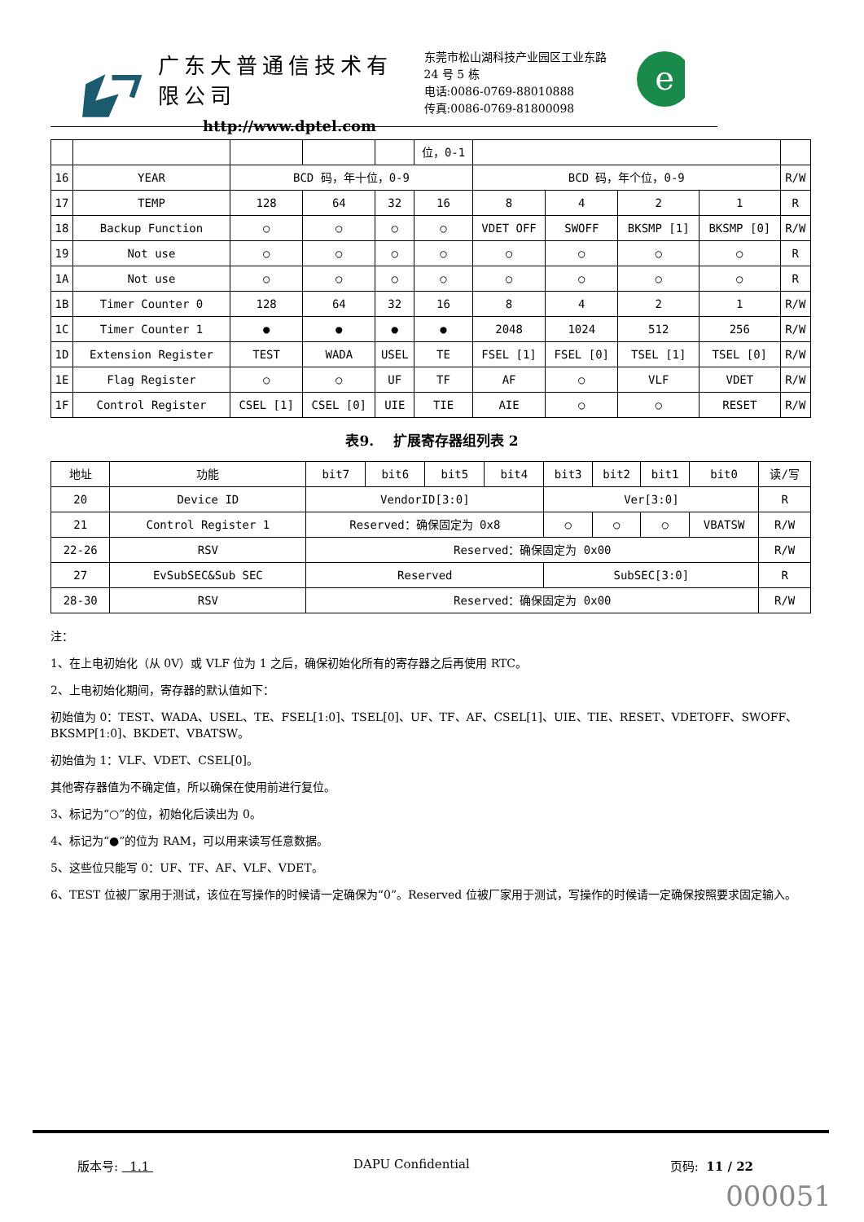广东大普通信技术有限公司
http://www.dptel.com
东莞市松山湖科技产业园区工业东路 24 号 5 栋
电话:0086-0769-88010888
传真:0086-0769-81800098
e
| | | | | | 位，0-1 | | | | | |
| 16 | YEAR | BCD 码，年十位，0-9 | | | | BCD 码，年个位，0-9 | | | | R/W |
| 17 | TEMP | 128 | 64 | 32 | 16 | 8 | 4 | 2 | 1 | R |
| 18 | Backup Function | ○ | ○ | ○ | ○ | VDET OFF | SWOFF | BKSMP [1] | BKSMP [0] | R/W |
| 19 | Not use | ○ | ○ | ○ | ○ | ○ | ○ | ○ | ○ | R |
| 1A | Not use | ○ | ○ | ○ | ○ | ○ | ○ | ○ | ○ | R |
| 1B | Timer Counter 0 | 128 | 64 | 32 | 16 | 8 | 4 | 2 | 1 | R/W |
| 1C | Timer Counter 1 | ● | ● | ● | ● | 2048 | 1024 | 512 | 256 | R/W |
| 1D | Extension Register | TEST | WADA | USEL | TE | FSEL [1] | FSEL [0] | TSEL [1] | TSEL [0] | R/W |
| 1E | Flag Register | ○ | ○ | UF | TF | AF | ○ | VLF | VDET | R/W |
| 1F | Control Register | CSEL [1] | CSEL [0] | UIE | TIE | AIE | ○ | ○ | RESET | R/W |
表9. 扩展寄存器组列表 2
| 地址 | 功能 | bit7 | bit6 | bit5 | bit4 | bit3 | bit2 | bit1 | bit0 | 读/写 |
| --- | --- | --- | --- | --- | --- | --- | --- | --- | --- | --- |
| 20 | Device ID | VendorID[3:0] | | | | Ver[3:0] | | | | R |
| 21 | Control Register 1 | Reserved：确保固定为 0x8 | | | | ○ | ○ | ○ | VBATSW | R/W |
| 22-26 | RSV | Reserved：确保固定为 0x00 | | | | | | | | R/W |
| 27 | EvSubSEC&Sub SEC | Reserved | | | | SubSEC[3:0] | | | | R |
| 28-30 | RSV | Reserved：确保固定为 0x00 | | | | | | | | R/W |
注：
1、在上电初始化（从 0V）或 VLF 位为 1 之后，确保初始化所有的寄存器之后再使用 RTC。
2、上电初始化期间，寄存器的默认值如下：
初始值为 0：TEST、WADA、USEL、TE、FSEL[1:0]、TSEL[0]、UF、TF、AF、CSEL[1]、UIE、TIE、RESET、VDETOFF、SWOFF、BKSMP[1:0]、BKDET、VBATSW。
初始值为 1：VLF、VDET、CSEL[0]。
其他寄存器值为不确定值，所以确保在使用前进行复位。
3、标记为“○”的位，初始化后读出为 0。
4、标记为“●”的位为 RAM，可以用来读写任意数据。
5、这些位只能写 0：UF、TF、AF、VLF、VDET。
6、TEST 位被厂家用于测试，该位在写操作的时候请一定确保为“0”。Reserved 位被厂家用于测试，写操作的时候请一定确保按照要求固定输入。
版本号: 1.1 DAPU Confidential 页码: 11 / 22
000051